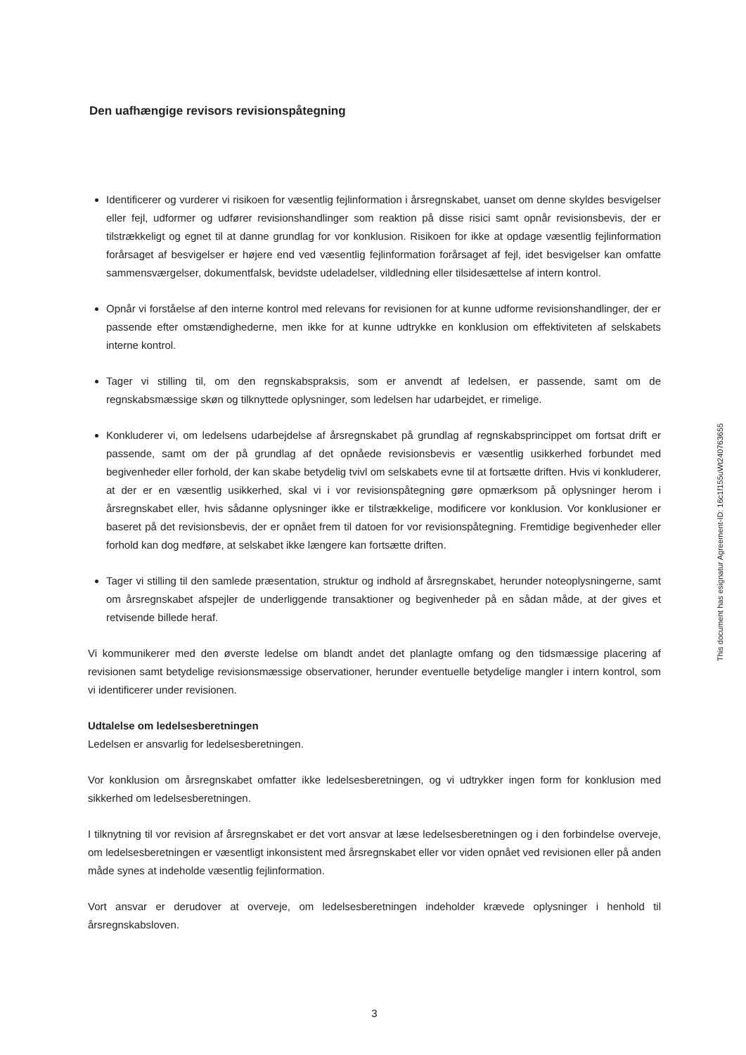Den uafhængige revisors revisionspåtegning
Identificerer og vurderer vi risikoen for væsentlig fejlinformation i årsregnskabet, uanset om denne skyldes besvigelser eller fejl, udformer og udfører revisionshandlinger som reaktion på disse risici samt opnår revisionsbevis, der er tilstrækkeligt og egnet til at danne grundlag for vor konklusion. Risikoen for ikke at opdage væsentlig fejlinformation forårsaget af besvigelser er højere end ved væsentlig fejlinformation forårsaget af fejl, idet besvigelser kan omfatte sammensværgelser, dokumentfalsk, bevidste udeladelser, vildledning eller tilsidesættelse af intern kontrol.
Opnår vi forståelse af den interne kontrol med relevans for revisionen for at kunne udforme revisionshandlinger, der er passende efter omstændighederne, men ikke for at kunne udtrykke en konklusion om effektiviteten af selskabets interne kontrol.
Tager vi stilling til, om den regnskabspraksis, som er anvendt af ledelsen, er passende, samt om de regnskabsmæssige skøn og tilknyttede oplysninger, som ledelsen har udarbejdet, er rimelige.
Konkluderer vi, om ledelsens udarbejdelse af årsregnskabet på grundlag af regnskabsprincippet om fortsat drift er passende, samt om der på grundlag af det opnåede revisionsbevis er væsentlig usikkerhed forbundet med begivenheder eller forhold, der kan skabe betydelig tvivl om selskabets evne til at fortsætte driften. Hvis vi konkluderer, at der er en væsentlig usikkerhed, skal vi i vor revisionspåtegning gøre opmærksom på oplysninger herom i årsregnskabet eller, hvis sådanne oplysninger ikke er tilstrækkelige, modificere vor konklusion. Vor konklusioner er baseret på det revisionsbevis, der er opnået frem til datoen for vor revisionspåtegning. Fremtidige begivenheder eller forhold kan dog medføre, at selskabet ikke længere kan fortsætte driften.
Tager vi stilling til den samlede præsentation, struktur og indhold af årsregnskabet, herunder noteoplysningerne, samt om årsregnskabet afspejler de underliggende transaktioner og begivenheder på en sådan måde, at der gives et retvisende billede heraf.
Vi kommunikerer med den øverste ledelse om blandt andet det planlagte omfang og den tidsmæssige placering af revisionen samt betydelige revisionsmæssige observationer, herunder eventuelle betydelige mangler i intern kontrol, som vi identificerer under revisionen.
Udtalelse om ledelsesberetningen
Ledelsen er ansvarlig for ledelsesberetningen.
Vor konklusion om årsregnskabet omfatter ikke ledelsesberetningen, og vi udtrykker ingen form for konklusion med sikkerhed om ledelsesberetningen.
I tilknytning til vor revision af årsregnskabet er det vort ansvar at læse ledelsesberetningen og i den forbindelse overveje, om ledelsesberetningen er væsentligt inkonsistent med årsregnskabet eller vor viden opnået ved revisionen eller på anden måde synes at indeholde væsentlig fejlinformation.
Vort ansvar er derudover at overveje, om ledelsesberetningen indeholder krævede oplysninger i henhold til årsregnskabsloven.
3
This document has esignatur Agreement-ID: 16c1f155uWt240763655